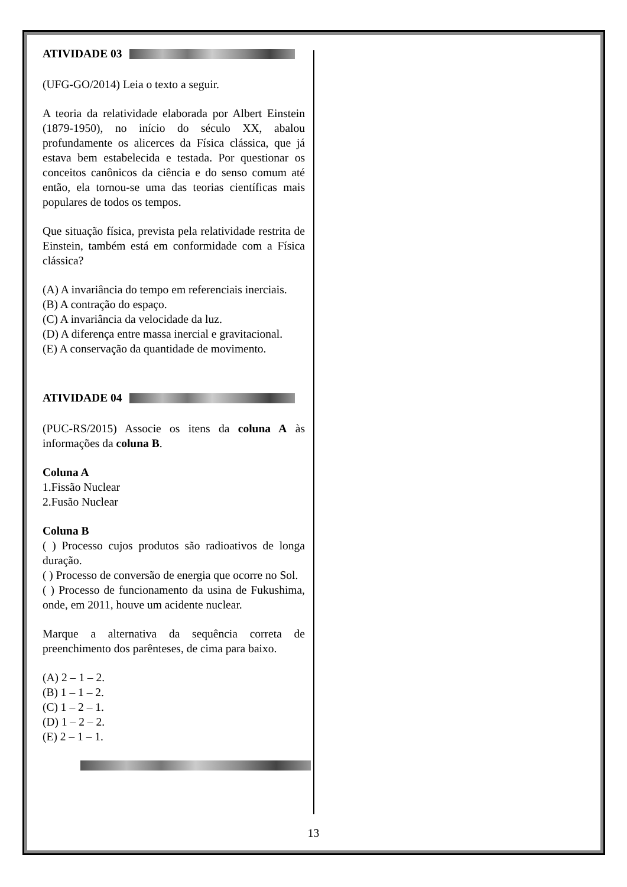ATIVIDADE 03
(UFG-GO/2014) Leia o texto a seguir.
A teoria da relatividade elaborada por Albert Einstein (1879-1950), no início do século XX, abalou profundamente os alicerces da Física clássica, que já estava bem estabelecida e testada. Por questionar os conceitos canônicos da ciência e do senso comum até então, ela tornou-se uma das teorias científicas mais populares de todos os tempos.
Que situação física, prevista pela relatividade restrita de Einstein, também está em conformidade com a Física clássica?
(A) A invariância do tempo em referenciais inerciais.
(B) A contração do espaço.
(C) A invariância da velocidade da luz.
(D) A diferença entre massa inercial e gravitacional.
(E) A conservação da quantidade de movimento.
ATIVIDADE 04
(PUC-RS/2015) Associe os itens da coluna A às informações da coluna B.
Coluna A
1.Fissão Nuclear
2.Fusão Nuclear
Coluna B
( ) Processo cujos produtos são radioativos de longa duração.
( ) Processo de conversão de energia que ocorre no Sol.
( ) Processo de funcionamento da usina de Fukushima, onde, em 2011, houve um acidente nuclear.
Marque a alternativa da sequência correta de preenchimento dos parênteses, de cima para baixo.
(A) 2 – 1 – 2.
(B) 1 – 1 – 2.
(C) 1 – 2 – 1.
(D) 1 – 2 – 2.
(E) 2 – 1 – 1.
13